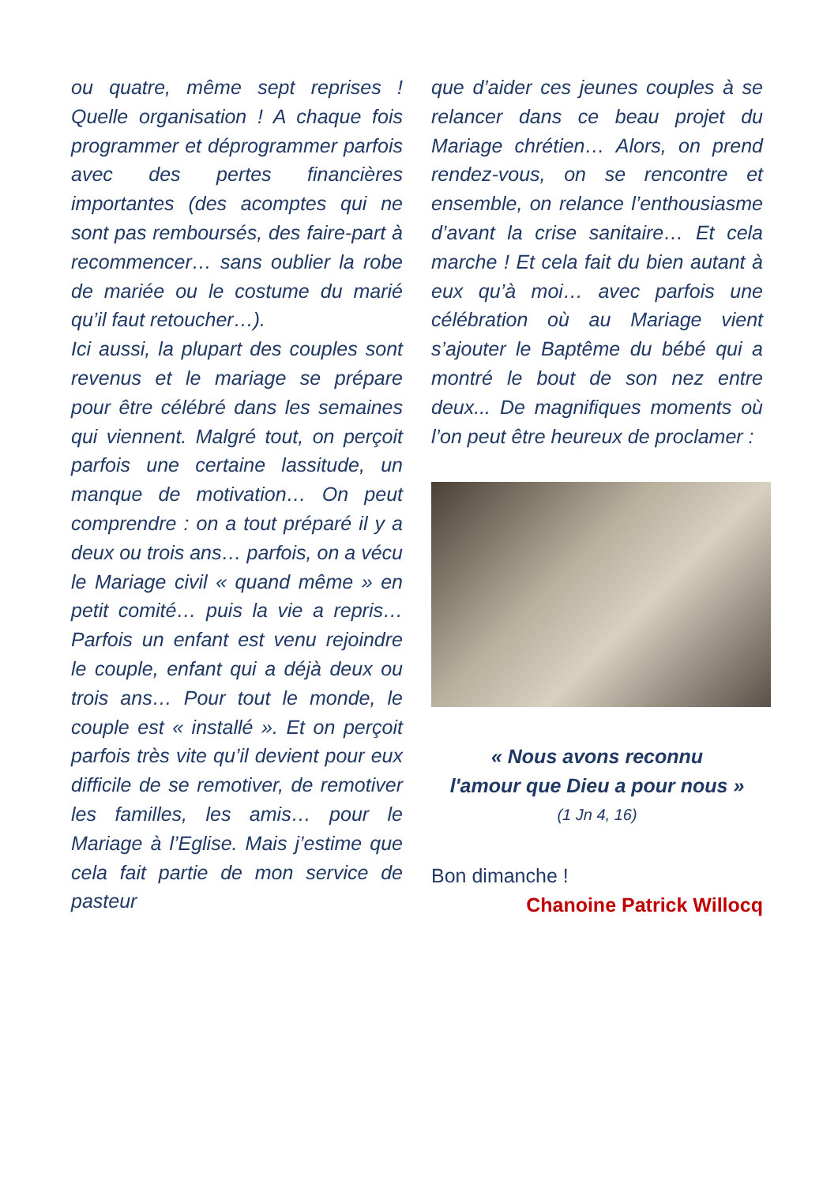ou quatre, même sept reprises ! Quelle organisation ! A chaque fois programmer et déprogrammer parfois avec des pertes financières importantes (des acomptes qui ne sont pas remboursés, des faire-part à recommencer… sans oublier la robe de mariée ou le costume du marié qu’il faut retoucher…).
Ici aussi, la plupart des couples sont revenus et le mariage se prépare pour être célébré dans les semaines qui viennent. Malgré tout, on perçoit parfois une certaine lassitude, un manque de motivation… On peut comprendre : on a tout préparé il y a deux ou trois ans… parfois, on a vécu le Mariage civil « quand même » en petit comité… puis la vie a repris… Parfois un enfant est venu rejoindre le couple, enfant qui a déjà deux ou trois ans… Pour tout le monde, le couple est « installé ». Et on perçoit parfois très vite qu’il devient pour eux difficile de se remotiver, de remotiver les familles, les amis… pour le Mariage à l’Eglise. Mais j’estime que cela fait partie de mon service de pasteur
que d’aider ces jeunes couples à se relancer dans ce beau projet du Mariage chrétien… Alors, on prend rendez-vous, on se rencontre et ensemble, on relance l’enthousiasme d’avant la crise sanitaire… Et cela marche ! Et cela fait du bien autant à eux qu’à moi… avec parfois une célébration où au Mariage vient s’ajouter le Baptême du bébé qui a montré le bout de son nez entre deux... De magnifiques moments où l’on peut être heureux de proclamer :
« Nous avons reconnu
l'amour que Dieu a pour nous »
(1 Jn 4, 16)
Bon dimanche !
Chanoine Patrick Willocq